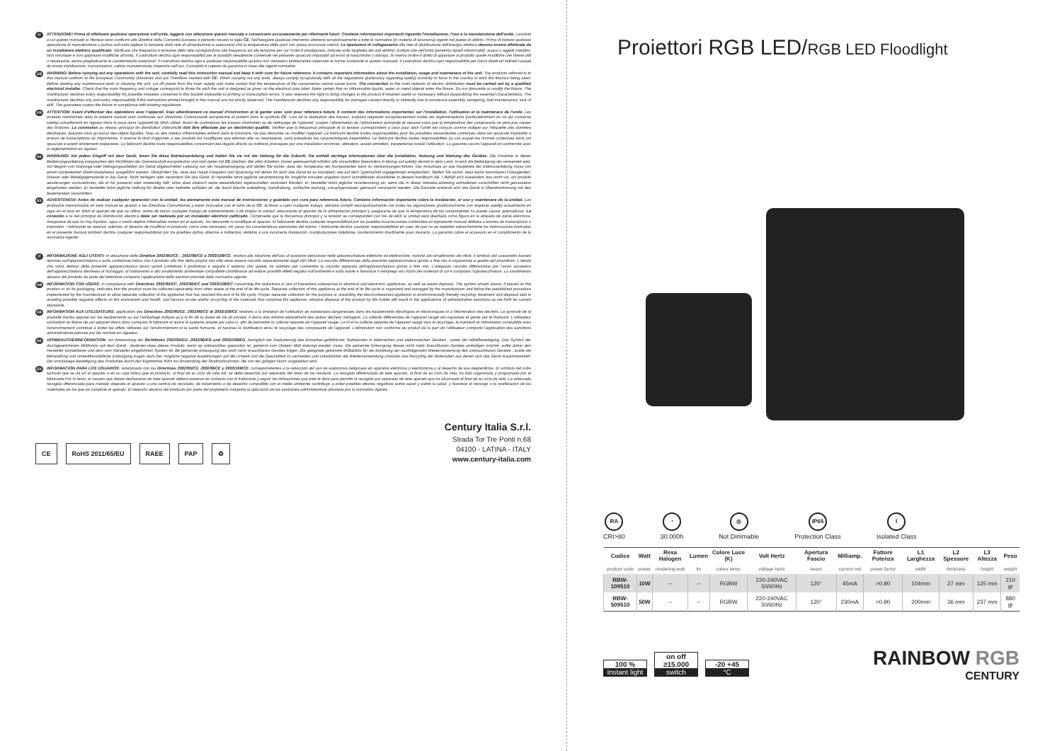IT ATTENZIONE! Prima di effettuare qualsiasi operazione sull'unità, leggere con attenzione questo manuale e conservarlo accuratamente per riferimenti futuri. Contiene informazioni importanti riguardo l'installazione, l'uso e la manutenzione dell'unità. I prodotti a cui questo manuale si riferisce sono conformi alle Direttive della Comunità Europea e pertanto recano la sigla CE. Nell'eseguire qualsiasi intervento attenersi scrupolosamente a tutte le normative (in materia di sicurezza) vigenti nel paese di utilizzo. Prima di iniziare qualsiasi operazione di manutenzione o pulizia sull'unità togliere la tensione dalla rete di alimentazione e assicurarsi che la temperatura delle parti non possa provocare ustioni. Le operazioni di collegamento alla rete di distribuzione dell'energia elettrica devono essere effettuate da un installatore elettrico qualificato. Verificare che frequenza e tensione della rete corrispondono alla frequenza ed alla tensione per cui l'unità è predisposta, indicate sulla targhetta dei dati elettrici. Evitare che nell'unità penetrino liquidi infiammabili, acqua o oggetti metallici. Non smontare e non apportare modifiche all'unità. Il costruttore declina ogni responsabilità per le possibili inesattezze contenute nel presente opuscolo imputabili ad errori di trascrizione o stampa. Si riserva inoltre il diritto di apportare al prodotto quelle modifiche che ritiene utili o necessarie, senza pregiudicarne le caratteristiche essenziali. Il costruttore declina ogni e qualsiasi responsabilità qualora non venissero strettamente osservate le norme contenute in questo manuale. Il costruttore declina ogni responsabilità per danni diretti ed indiretti causati da errata installazione, manomissioni, cattiva manutenzione, imperizia nell'uso. Il prodotto è coperto da garanzia in base alle vigenti normative.
GB WARNING! Before carrying out any operations with the unit, carefully read this instruction manual and keep it with cure for future reference. It contains important information about the installation, usage and maintenace of the unit. The products referred to in this manual conform to the European Community Directives and are Therefore marked with CE. When carrying out any work, always comply scrupulously with all the regulations (particulary regarding satefy) currently in force in the country in wich the fixture's being used. Before starting any maintenance work or cleaning the unit, cut off power from the main supply and make certain that the temperature of the components cannot cause burns. The connection to the main network of electric distribution must be carried out by a qualified electrical installer. Check that the main frequency and voltage correspond to those for wich the unit is designed as given on the electrical data label. Make certain that no inflammable liquids, water or metal objects enter the fixture. Do not dismantle or modify the fixture. The manifacturer declines every responsability for possible mistakes contained in this booklet imputable to printing or transcription errors. It also reserves the right to bring changes to the product if retained useful or necessary without jeopardizing the essential characteristics. The manifacturer declines any and every responsability if the instructions printed brought in this manual are not strictly observed. The manifacturer declines any responsability for damages caused directly or indirectly due to erroneous assembly, tampering, bad maintenance, lack of skill. The guarantee covers the fixture in compliance with existing regulations.
FR ATTENTION! Avant d'effectuer des opérations avec l'appareil, lisez attentivement ce manuel d'instruction et le garder avec soin pour référénce future. Il contient des informations importantes sur l'installation, l'utilisation et la maintenace de l'unité. Les produits mentionnés dans le présent manuel sont conformes aux Directives Communauté européenne et portent donc le symbole CE. Lors de la réalisation des travaux, toujours respecter scrupuleusement toutes les réglementations (particulièrement en ce qui concerne satefy) actuellement en vigueur dans le pays dans l'appareil de Wich utilisé. Avant de commencer les travaux d'entretien ou de nettoyage de l'appareil, coupez l'alimentation de l'alimentation principale et assurez-vous que la température des composants ne peut pas causer des brûlures. La connexion au réseau principal de distribution d'électricité doit être effectuée par un électricien qualifié. Vérifiez que la fréquence principale et la tension correspondent à ceux pour wich l'unité est conçue comme indiqué sur l'étiquette des données électriques. Assurez-vous qu'aucun des objets liquides, l'eau ou des métaux inflammables entrent dans le luminaire. Ne pas démonter ou modifier l'appareil. Le fabricant decline toutes responsabilites pour les possibles inexactitudes contenues dans cet opuscule imputable a erreurs de transcriptions ou imprimeries. Il reserve le droit d'apporter a ses produits les modifiques que etienne utile ou necessaires, sans prejudicier les caracteristiques essentielles. Le fabricant decline toutes responsabilites au cas auquel les normes contenues dans cet opuscule e soient strictement respectees. Le fabricant decline toute responsabilites concernant des degats directs ou indirects provoques par une installation erronnee, alteration, auvais entretien, inexperience lorsde l'utilisation. La garantie couvre l'appareil en conformité avec la réglementation en vigueur.
DE WARNUNG! Vor jedem Eingriff mit dem Gerät, lesen Sie diese Betriebsanleitung und halten Sie sie mit der Heilung für die Zukunft. Sie enthält wichtige Informationen über die Installation, Nutzung und Wartung des Gerätes. Die Produkte in dieser Bedienungsanleitung entsprechen den Richtlinien der Gemeinschaft europäischer und sind daher mit CE-Zeichen. Bei allen Arbeiten, immer gewissenhaft erfüllen alle Vorschriften (besonders in Bezug auf satefy) derzeit in dem Land, in wich die Befestigung der verwendet wird. Vor Beginn von Wartungs-oder Reinigungsarbeiten am Gerät abgeschnitten Leistung von der Hauptversorgung und stellen Sie sicher, dass die Temperatur der Komponenten kann zu Verbrennungen führen. Der Anschluss an das Hauptnetz der Elektroverteilung muss von einem kompetenten Elektroinstallateur ausgeführt werden. Überprüfen Sie, dass das Haupt Frequenz und Spannung mit denen für wich das Gerät ist so konzipiert, wie auf dem Typenschild angegebenen entsprechen. Stellen Sie sicher, dass keine brennbaren Flüssigkeiten, Wasser oder Metallgegenstände in das Gerät. Nicht zerlegen oder verändern Sie das Gerät. Er hersteller lehnt jegliche verantwortung für mogliche inexakte angaben durch schreibboder druckfehler in diesem handbuch AB. r Behält sich ausserdem das recht vor, am produkt aenderungen vorzunehmen, die er für passend oder notwendig hält, ohne dass dadurch seine wesentlichen eigenschaften verändert Werden. Er hersteller lehnt jegliche verantwortung ab, wenn die in dieser betriebs-anleitung enthaltenen vorschriften nicht genaustens eingehalten werden. Er hersteller lehnt jegliche Haftung für direkte oder indirekte schäden ab, die durch falsche aufstellung, handhabung, schlechte wartung, unsachgemässen gebrauch verursacht werden. Die Garantie erstreckt sich das Gerät in Übereinstimmung mit den bestehenden Vorschriften.
ES ADVERTENCIA! Antes de realizar cualquier operación con la unidad, lea atentamente este manual de instrucciones y guárdelo con cura para referencia futura. Contiene información importante sobre la instalación, el uso y maintenace de la unidad. Los productos mencionados en este manual se ajustan a las Directivas Comunitarias y están marcados con el tanto de la CE. Al llevar a cabo cualquier trabajo, siempre cumplir escrupulosamente con todas las regulaciones (particularmente con respecto satefy) actualmente en vigor en el país en Wich el aparato de que se utilice. Antes de iniciar cualquier trabajo de mantenimiento o de limpiar la unidad, desconecte el aparato de la alimentación principal y asegurarse de que la temperatura de los componentes no puede causar quemaduras. La conexión a la red principal de distribución eléctrica debe ser realizada por un instalador eléctrico calificado. Compruebe que la frecuencia principal y la tensión se corresponden con los de wich la unidad está diseñada como figura en la etiqueta de datos eléctricos. Asegúrese de que no hay líquidos, agua o metal objetos inflamables entren en el aparato. No desmonte ni modifique el aparato. El fabricante declina cualquier responsibilitad por las posibles incorrecciones contenidas en elpresente manual debidas a errores de transcripción o impresión. I fabricante se reserva, además, el derecho de modificar el producto, como cree necesario, sin variar las caracteristicas esenciales del mismo. I fabricante declina cualquier responsabilidad en caso de que no se respeten estrechamente las instrucciones ilustradas en el presente manual también declina cualquier responsabilidad por los posibles daños, directos e indirectos, debidos a una incorrecta instalación, manipulaciones indebidas, mantenimiento insuficiente yuso inexacto. La garantía cubre el accesorio en el cumplimiento de la normativa vigente.
IT INFORMAZIONE AGLI UTENTI: in attuazione delle Direttive 2002/95//CE , 2002/96/CE e 2003/108/CE, relative alla riduzione dell'uso di sostanze pericolose nelle apparecchiature elettriche ed elettroniche, nonché allo smaltimento dei rifiuti. Il simbolo del cassonetto barrato riportato sull'apparecchiatura o sulla confezione indica che il prodotto alla fine della propria vita utile deve essere raccolto separatamente dagli altri rifiuti. La raccolta differenziata della presente apparecchiatura giunta a fine vita è organizzata e gestita dal produttore. L'utente che vorrà disfarsi della presente apparecchiatura dovrà quindi contattare il produttore e seguire il sistema che questo ha adottato per consentire la raccolta separata dell'apparecchiatura giunta a fine vita. L'adeguata raccolta differenziata per l'avvio sucessivo dell'apparecchiatura dismessa al riciclaggio, al trattamento e allo smaltimento ambientale compatibile contribuisce ad evitare possibili effetti negativi sull'ambiente e sulla salute e favorisce il reimpiego e/o riciclo dei materiali di cui è composta l'apparecchiatura. Lo smaltimento abusivo del prodotto da parte del detentore comporta l'applicazione delle sanzioni previste dalla normativa vigente.
GB INFORMATION FOR USERS: in compliance with Directives 2002/95/EC, 2002/96/EC and 2003/108/EC concerning the reductions in use of hazardous substances in electrical and electronic appliances, as well as waste disposal. The symbol shown above, if placed on the product or on its packaging, indicates that the product must be collected separately from other waste at the end of its life cycle. Separate collection of this appliance at the end of its life cycle is organized and managed by the manufacturer and follow the established procedure implemented by the manufacturer to allow separate collection of the appliance that has reached the end of its life cycle. Proper separate collection for the purpose or orwarding the decommissioned appliance to environmentally friendly recycling ,treatment and disposal aids in avoiding possible negative effects on the enviroment and health, and favours re-use and/or re-cycling of the materials that comprise the appliance. Abusive disposal of the product by the holder will result in the applications of administrative sanctions as set forth be current standards.
FR INFORMATION AUX UTILISATEURS: application des Directives 2002/95/CE, 2002/96/CE et 2003/108/CE relatives à la limitation de l'utilisation de substances dangereuses dans les équipements électriques et électroniques et à l'élomination des déchets. Le symnole de la poubelle barrée apposé sur les équipements ou sur l'emballage indique qu'à la fin de la durée de vie du produit, il devra être éliminé séparément des autres déchets ménagers. La collecte differenciée de l'appareil usagé est organisée et gérée par le frabicant. L'utilisateur souhaitant se libérer de cet appareil devra donc contacter le fabricant et suivre le systeme adopté par celui-ci, afin de permettre la collecte séparée de l'appareil usagé. Le tri et la collecte séparée de l'appareil usagé vers le recyclage, le traitment et l'élimination compatible avec l'environnement contribue à éviter les effets néfastes sur l'environnement et la santé humaine, et favorise la réutilisation et/ou le recyclage des composants de l'appareil. L'élimination non conforme du produit de la part de l'utilisateur comporte l'application des sanctions administratives prévues par les normes en vigueeur.
DE VERBRAUCHERINFORMATION: zur Anwendung der Richtlinien 2002/95/EG ,2002/96/EG und 2003/108/EG ,bezüglich der Reduzierung des Einsatzes gefährlicher Substanzen in elektrischen und elektronischen Geräten , sowie der Abfallbeseitigung. Das Symbol der durchgestrichenen Mülltonne auf dem Gerät , bedeutet dass dieses Produkt, wenn es unbrauchbar geworden ist, getrennt vom übrigen Müll entsorgt werden muss. Die getrennte Entsorgung dieses nicht mehr brauchbaren Gerätes entledigen möchte ,sollte daher den Hersteller kontaktieren und dem vom Hersteller eingeführten System für die getrennte Entsorgung des nicht mehr brauchbaren Gerätes folgen. Die geeignete getrennte Müllabfuhr für die Einleitung der nachfolgenden Wiederverwertung des unbrauchbaren Gerätes , sowie die Behandlung und umweltfreunddliche Entsorgung tragen dazu bei, mögliche negative Auswirkungen auf die Umwelt und die Gesundheit zu vermeiden und unterstützen die Wiederverwendung und/oder das Recycling der Materialien aus denen sich das Gerät zusammensetzt. Die unzulässige Beseitigung des Produktes durch den Eigentümer führt zur Anwendung der Strafmaßnahmen, die von der gültigen Norm vorgesehen sind.
ES INFORMACIÓN PARA LOS USUARIOS: relacionada con las Directivas 2002/95/CE, 2002/96CE y 2003/108/CE, correspondientes a la reducción del uso de sustancias peligrosas en aparatos eléctricos y electrónicos y al desecho de sus desperdicios. El símbolo del cubo tachado que se da en el aparato o en su caja indica que el producto, al final de su ciclo de vida útil, se debe desechar por separado del resto de los residuos. La recogida diferenciada de este aparato, al final de su ciclo de vida, ha sido organizada y programada por el fabricante.Por lo tanto, el usuario que desee deshacerse de este aparato deberá ponerse en contacto con el frabicante y seguir las indicaciones que éste le dará para permitir la recogida por separado de este aparato que ha alcanzado el final de su ciclo de vida. La adecuada recogida diferenciada para mandar después el aparato a una central de reciclado, de tratamiento o de desecho compatible con el medio ambiente contribuye a evitar posibles efectos negativos sobre aquél y sobre la salud, y favorece el reciclaje o la reutilización de los materiales de los que se compone el aparato. El desecho abusivo del producto por parte del propietario comporta la aplicación de las sanciones administartivas previstas por la normativa vigente.
CE RoHS 2011/65/EU RAEE PAP ♻
Century Italia S.r.l.
Strada Tor Tre Ponti n.68
04100 - LATINA - ITALY
www.century-italia.com
Proiettori RGB LED/RGB LED Floodlight
RA
CRI>80
◔
30.000h
◎
Not Dimmable
IP65
Protection Class
I
Isolated Class
| Codice | Watt | Resa Halogen | Lumen | Colore Luce (K) | Volt Hertz | Apertura Fascio | Milliamp. | Fattore Potenza | L1 Larghezza | L2 Spessore | L3 Altezza | Peso |
| --- | --- | --- | --- | --- | --- | --- | --- | --- | --- | --- | --- | --- |
| product code | power | rendering watt | lm | colour temp. | voltage hertz | beam | current mA | power factor | width | thickness | height | weight |
| RBW-109510 | 10W | -- | -- | RGBW | 220-240VAC 50/60Hz | 120° | 45mA | >0.90 | 104mm | 27 mm | 125 mm | 210 gr |
| RBW-509510 | 50W | -- | -- | RGBW | 220-240VAC 50/60Hz | 120° | 230mA | >0.90 | 200mm | 36 mm | 237 mm | 880 gr |
100 % instant light on off ≥15.000 switch -20 +45 °C
RAINBOW RGB
CENTURY